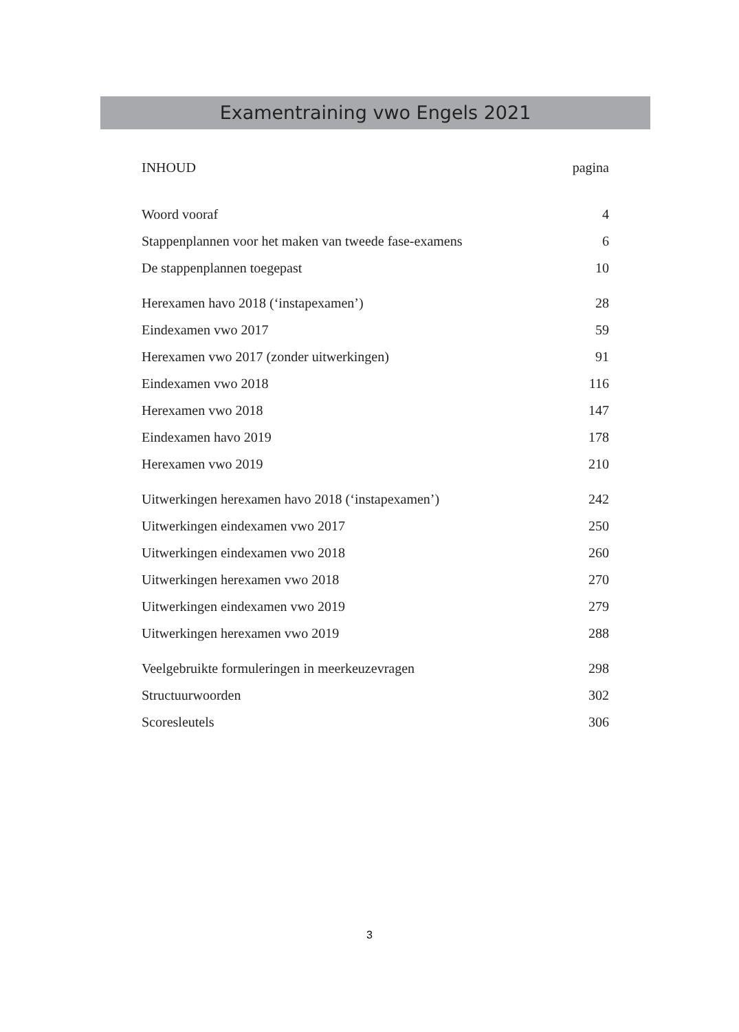Examentraining vwo Engels 2021
| INHOUD | pagina |
| Woord vooraf | 4 |
| Stappenplannen voor het maken van tweede fase-examens | 6 |
| De stappenplannen toegepast | 10 |
| Herexamen havo 2018 (‘instapexamen’) | 28 |
| Eindexamen vwo 2017 | 59 |
| Herexamen vwo 2017 (zonder uitwerkingen) | 91 |
| Eindexamen vwo 2018 | 116 |
| Herexamen vwo 2018 | 147 |
| Eindexamen havo 2019 | 178 |
| Herexamen vwo 2019 | 210 |
| Uitwerkingen herexamen havo 2018 (‘instapexamen’) | 242 |
| Uitwerkingen eindexamen vwo 2017 | 250 |
| Uitwerkingen eindexamen vwo 2018 | 260 |
| Uitwerkingen herexamen vwo 2018 | 270 |
| Uitwerkingen eindexamen vwo 2019 | 279 |
| Uitwerkingen herexamen vwo 2019 | 288 |
| Veelgebruikte formuleringen in meerkeuzevragen | 298 |
| Structuurwoorden | 302 |
| Scoresleutels | 306 |
3